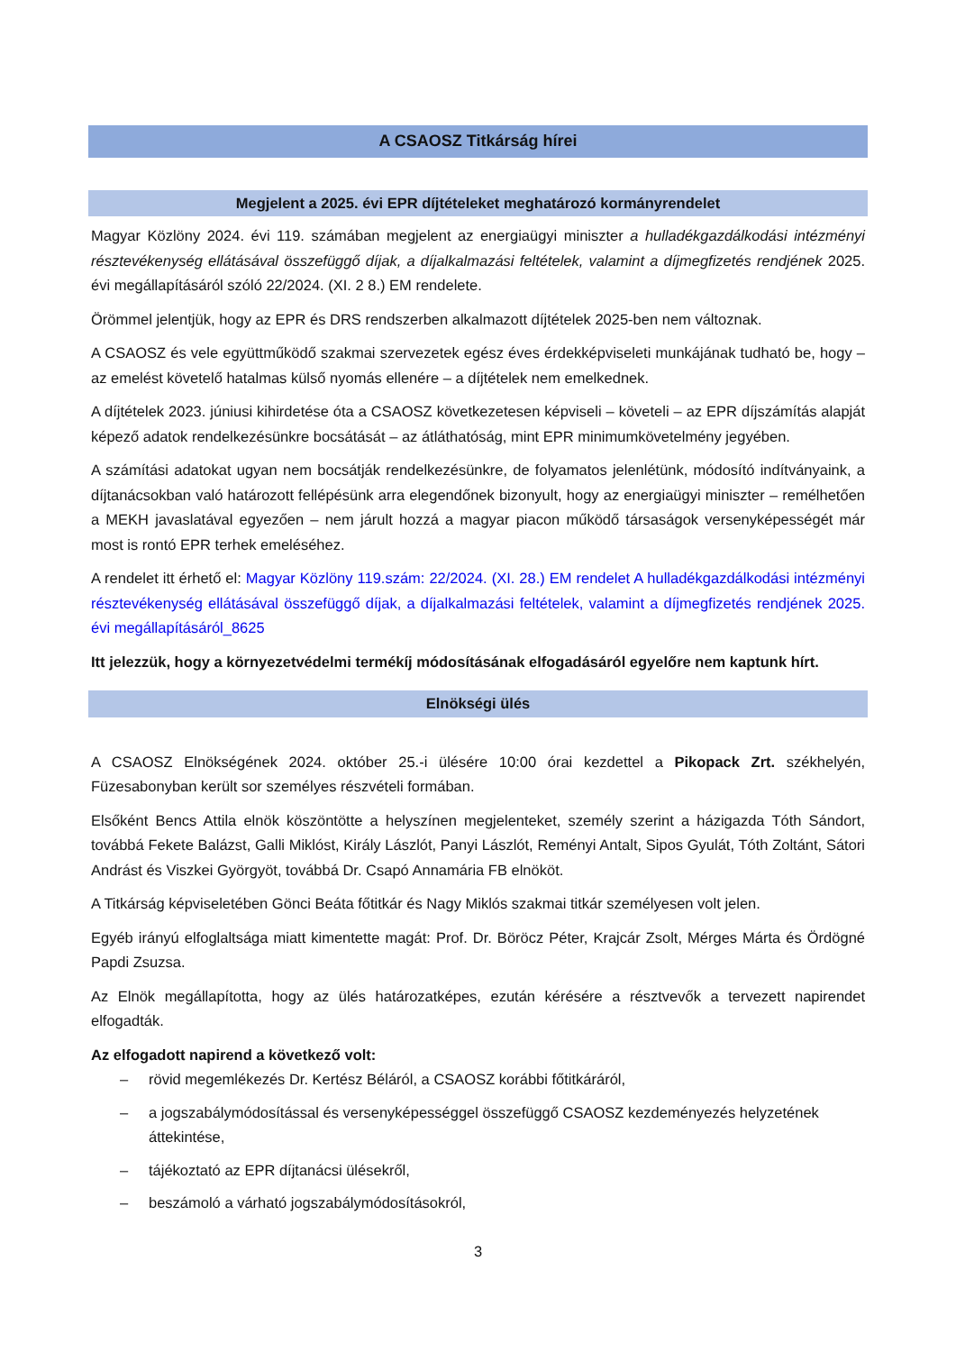A CSAOSZ Titkárság hírei
Megjelent a 2025. évi EPR díjtételeket meghatározó kormányrendelet
Magyar Közlöny 2024. évi 119. számában megjelent az energiaügyi miniszter a hulladékgazdálkodási intézményi résztevékenység ellátásával összefüggő díjak, a díjalkalmazási feltételek, valamint a díjmegfizetés rendjének 2025. évi megállapításáról szóló 22/2024. (XI. 2 8.) EM rendelete.
Örömmel jelentjük, hogy az EPR és DRS rendszerben alkalmazott díjtételek 2025-ben nem változnak.
A CSAOSZ és vele együttműködő szakmai szervezetek egész éves érdekképviseleti munkájának tudható be, hogy – az emelést követelő hatalmas külső nyomás ellenére – a díjtételek nem emelkednek.
A díjtételek 2023. júniusi kihirdetése óta a CSAOSZ következetesen képviseli – követeli – az EPR díjszámítás alapját képező adatok rendelkezésünkre bocsátását – az átláthatóság, mint EPR minimumkövetelmény jegyében.
A számítási adatokat ugyan nem bocsátják rendelkezésünkre, de folyamatos jelenlétünk, módosító indítványaink, a díjtanácsokban való határozott fellépésünk arra elegendőnek bizonyult, hogy az energiaügyi miniszter – remélhetően a MEKH javaslatával egyezően – nem járult hozzá a magyar piacon működő társaságok versenyképességét már most is rontó EPR terhek emeléséhez.
A rendelet itt érhető el: Magyar Közlöny 119.szám: 22/2024. (XI. 28.) EM rendelet A hulladékgazdálkodási intézményi résztevékenység ellátásával összefüggő díjak, a díjalkalmazási feltételek, valamint a díjmegfizetés rendjének 2025. évi megállapításáról_8625
Itt jelezzük, hogy a környezetvédelmi termékíj módosításának elfogadásáról egyelőre nem kaptunk hírt.
Elnökségi ülés
A CSAOSZ Elnökségének 2024. október 25.-i ülésére 10:00 órai kezdettel a Pikopack Zrt. székhelyén, Füzesabonyban került sor személyes részvételi formában.
Elsőként Bencs Attila elnök köszöntötte a helyszínen megjelenteket, személy szerint a házigazda Tóth Sándort, továbbá Fekete Balázst, Galli Miklóst, Király Lászlót, Panyi Lászlót, Reményi Antalt, Sipos Gyulát, Tóth Zoltánt, Sátori Andrást és Viszkei Györgyöt, továbbá Dr. Csapó Annamária FB elnököt.
A Titkárság képviseletében Gönci Beáta főtitkár és Nagy Miklós szakmai titkár személyesen volt jelen.
Egyéb irányú elfoglaltsága miatt kimentette magát: Prof. Dr. Böröcz Péter, Krajcár Zsolt, Mérges Márta és Ördögné Papdi Zsuzsa.
Az Elnök megállapította, hogy az ülés határozatképes, ezután kérésére a résztvevők a tervezett napirendet elfogadták.
Az elfogadott napirend a következő volt:
– rövid megemlékezés Dr. Kertész Béláról, a CSAOSZ korábbi főtitkáráról,
– a jogszabálymódosítással és versenyképességgel összefüggő CSAOSZ kezdeményezés helyzetének áttekintése,
– tájékoztató az EPR díjtanácsi ülésekről,
– beszámoló a várható jogszabálymódosításokról,
3